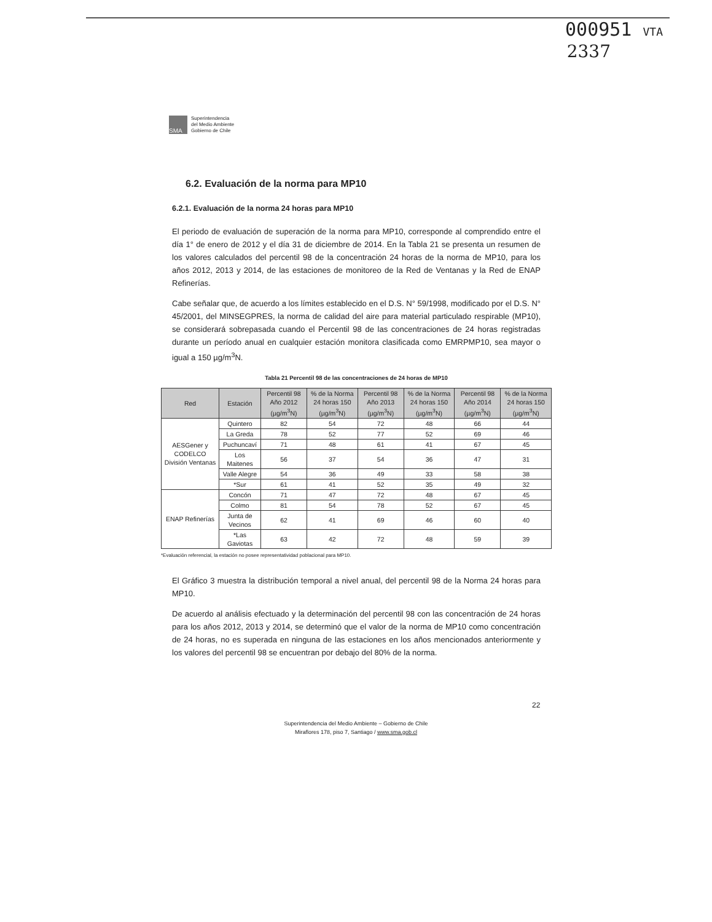000951 VTA
2337
SMA
Superintendencia
del Medio Ambiente
Gobierno de Chile
6.2. Evaluación de la norma para MP10
6.2.1. Evaluación de la norma 24 horas para MP10
El periodo de evaluación de superación de la norma para MP10, corresponde al comprendido entre el día 1° de enero de 2012 y el día 31 de diciembre de 2014. En la Tabla 21 se presenta un resumen de los valores calculados del percentil 98 de la concentración 24 horas de la norma de MP10, para los años 2012, 2013 y 2014, de las estaciones de monitoreo de la Red de Ventanas y la Red de ENAP Refinerías.
Cabe señalar que, de acuerdo a los límites establecido en el D.S. N° 59/1998, modificado por el D.S. N° 45/2001, del MINSEGPRES, la norma de calidad del aire para material particulado respirable (MP10), se considerará sobrepasada cuando el Percentil 98 de las concentraciones de 24 horas registradas durante un período anual en cualquier estación monitora clasificada como EMRPMP10, sea mayor o igual a 150 µg/m<sup>3</sup>N.
Tabla 21 Percentil 98 de las concentraciones de 24 horas de MP10
| Red | Estación | Percentil 98 Año 2012 (µg/m<sup>3</sup>N) | % de la Norma 24 horas 150 (µg/m<sup>3</sup>N) | Percentil 98 Año 2013 (µg/m<sup>3</sup>N) | % de la Norma 24 horas 150 (µg/m<sup>3</sup>N) | Percentil 98 Año 2014 (µg/m<sup>3</sup>N) | % de la Norma 24 horas 150 (µg/m<sup>3</sup>N) |
| --- | --- | --- | --- | --- | --- | --- | --- |
| AESGener y CODELCO División Ventanas | Quintero | 82 | 54 | 72 | 48 | 66 | 44 |
| | La Greda | 78 | 52 | 77 | 52 | 69 | 46 |
| | Puchuncaví | 71 | 48 | 61 | 41 | 67 | 45 |
| | Los Maitenes | 56 | 37 | 54 | 36 | 47 | 31 |
| | Valle Alegre | 54 | 36 | 49 | 33 | 58 | 38 |
| | *Sur | 61 | 41 | 52 | 35 | 49 | 32 |
| ENAP Refinerías | Concón | 71 | 47 | 72 | 48 | 67 | 45 |
| | Colmo | 81 | 54 | 78 | 52 | 67 | 45 |
| | Junta de Vecinos | 62 | 41 | 69 | 46 | 60 | 40 |
| | *Las Gaviotas | 63 | 42 | 72 | 48 | 59 | 39 |
*Evaluación referencial, la estación no posee representatividad poblacional para MP10.
El Gráfico 3 muestra la distribución temporal a nivel anual, del percentil 98 de la Norma 24 horas para MP10.
De acuerdo al análisis efectuado y la determinación del percentil 98 con las concentración de 24 horas para los años 2012, 2013 y 2014, se determinó que el valor de la norma de MP10 como concentración de 24 horas, no es superada en ninguna de las estaciones en los años mencionados anteriormente y los valores del percentil 98 se encuentran por debajo del 80% de la norma.
22
Superintendencia del Medio Ambiente – Gobierno de Chile
Miraflores 178, piso 7, Santiago / www.sma.gob.cl